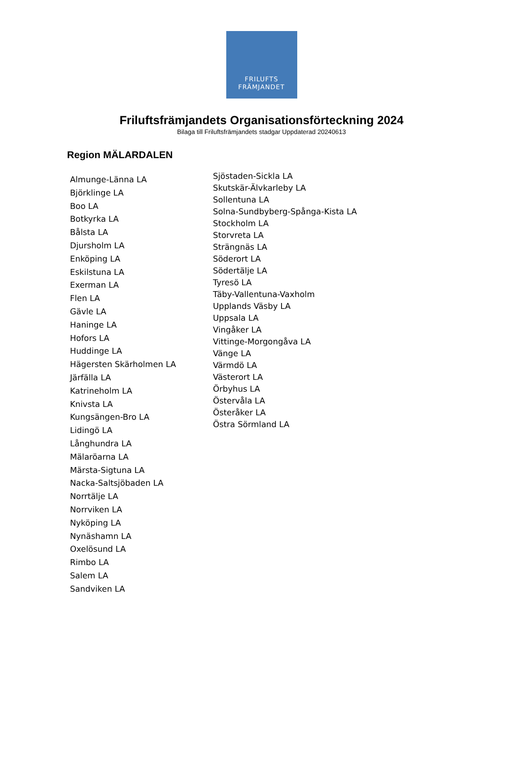FRILUFTS
FRÄMJANDET
Friluftsfrämjandets Organisationsförteckning 2024
Bilaga till Friluftsfrämjandets stadgar Uppdaterad 20240613
Region MÄLARDALEN
Almunge-Länna LA
Björklinge LA
Boo LA
Botkyrka LA
Bålsta LA
Djursholm LA
Enköping LA
Eskilstuna LA
Exerman LA
Flen LA
Gävle LA
Haninge LA
Hofors LA
Huddinge LA
Hägersten Skärholmen LA
Järfälla LA
Katrineholm LA
Knivsta LA
Kungsängen-Bro LA
Lidingö LA
Långhundra LA
Mälaröarna LA
Märsta-Sigtuna LA
Nacka-Saltsjöbaden LA
Norrtälje LA
Norrviken LA
Nyköping LA
Nynäshamn LA
Oxelösund LA
Rimbo LA
Salem LA
Sandviken LA
Sjöstaden-Sickla LA
Skutskär-Älvkarleby LA
Sollentuna LA
Solna-Sundbyberg-Spånga-Kista LA
Stockholm LA
Storvreta LA
Strängnäs LA
Söderort LA
Södertälje LA
Tyresö LA
Täby-Vallentuna-Vaxholm
Upplands Väsby LA
Uppsala LA
Vingåker LA
Vittinge-Morgongåva LA
Vänge LA
Värmdö LA
Västerort LA
Örbyhus LA
Östervåla LA
Österåker LA
Östra Sörmland LA